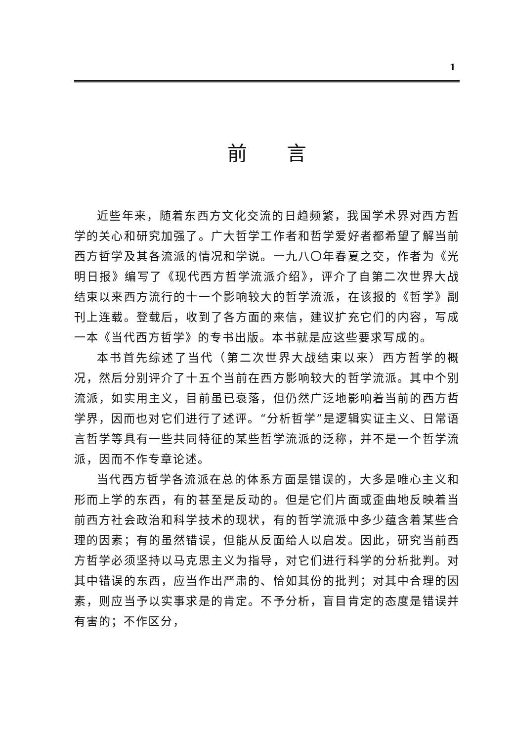1
前言
近些年来，随着东西方文化交流的日趋频繁，我国学术界对西方哲学的关心和研究加强了。广大哲学工作者和哲学爱好者都希望了解当前西方哲学及其各流派的情况和学说。一九八〇年春夏之交，作者为《光明日报》编写了《现代西方哲学流派介绍》，评介了自第二次世界大战结束以来西方流行的十一个影响较大的哲学流派，在该报的《哲学》副刊上连载。登载后，收到了各方面的来信，建议扩充它们的内容，写成一本《当代西方哲学》的专书出版。本书就是应这些要求写成的。
本书首先综述了当代（第二次世界大战结束以来）西方哲学的概况，然后分别评介了十五个当前在西方影响较大的哲学流派。其中个别流派，如实用主义，目前虽已衰落，但仍然广泛地影响着当前的西方哲学界，因而也对它们进行了述评。“分析哲学”是逻辑实证主义、日常语言哲学等具有一些共同特征的某些哲学流派的泛称，并不是一个哲学流派，因而不作专章论述。
当代西方哲学各流派在总的体系方面是错误的，大多是唯心主义和形而上学的东西，有的甚至是反动的。但是它们片面或歪曲地反映着当前西方社会政治和科学技术的现状，有的哲学流派中多少蕴含着某些合理的因素；有的虽然错误，但能从反面给人以启发。因此，研究当前西方哲学必须坚持以马克思主义为指导，对它们进行科学的分析批判。对其中错误的东西，应当作出严肃的、恰如其份的批判；对其中合理的因素，则应当予以实事求是的肯定。不予分析，盲目肯定的态度是错误并有害的；不作区分，